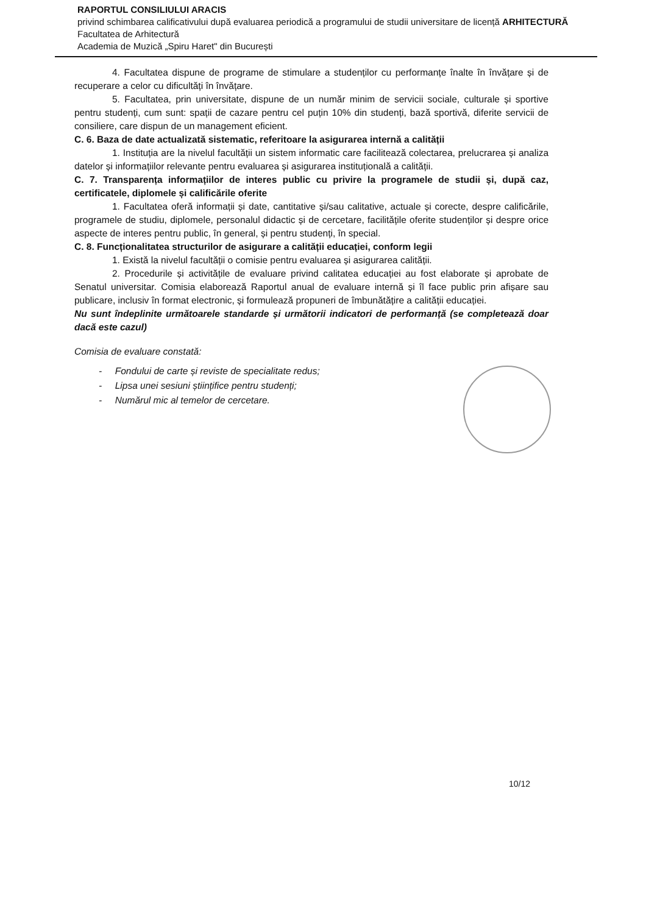RAPORTUL CONSILIULUI ARACIS
privind schimbarea calificativului după evaluarea periodică a programului de studii universitare de licență ARHITECTURĂ
Facultatea de Arhitectură
Academia de Muzică „Spiru Haret" din București
4. Facultatea dispune de programe de stimulare a studenților cu performanțe înalte în învățare și de recuperare a celor cu dificultăți în învățare.
5. Facultatea, prin universitate, dispune de un număr minim de servicii sociale, culturale și sportive pentru studenți, cum sunt: spații de cazare pentru cel puțin 10% din studenți, bază sportivă, diferite servicii de consiliere, care dispun de un management eficient.
C. 6. Baza de date actualizată sistematic, referitoare la asigurarea internă a calității
1. Instituția are la nivelul facultății un sistem informatic care facilitează colectarea, prelucrarea și analiza datelor și informațiilor relevante pentru evaluarea și asigurarea instituțională a calității.
C. 7. Transparența informațiilor de interes public cu privire la programele de studii și, după caz, certificatele, diplomele și calificările oferite
1. Facultatea oferă informații și date, cantitative și/sau calitative, actuale și corecte, despre calificările, programele de studiu, diplomele, personalul didactic și de cercetare, facilitățile oferite studenților și despre orice aspecte de interes pentru public, în general, și pentru studenți, în special.
C. 8. Funcționalitatea structurilor de asigurare a calității educației, conform legii
1. Există la nivelul facultății o comisie pentru evaluarea și asigurarea calității.
2. Procedurile și activitățile de evaluare privind calitatea educației au fost elaborate și aprobate de Senatul universitar. Comisia elaborează Raportul anual de evaluare internă și îl face public prin afișare sau publicare, inclusiv în format electronic, și formulează propuneri de îmbunătățire a calității educației.
Nu sunt îndeplinite următoarele standarde și următorii indicatori de performanță (se completează doar dacă este cazul)
Comisia de evaluare constată:
- Fondului de carte și reviste de specialitate redus;
- Lipsa unei sesiuni științifice pentru studenți;
- Numărul mic al temelor de cercetare.
10/12